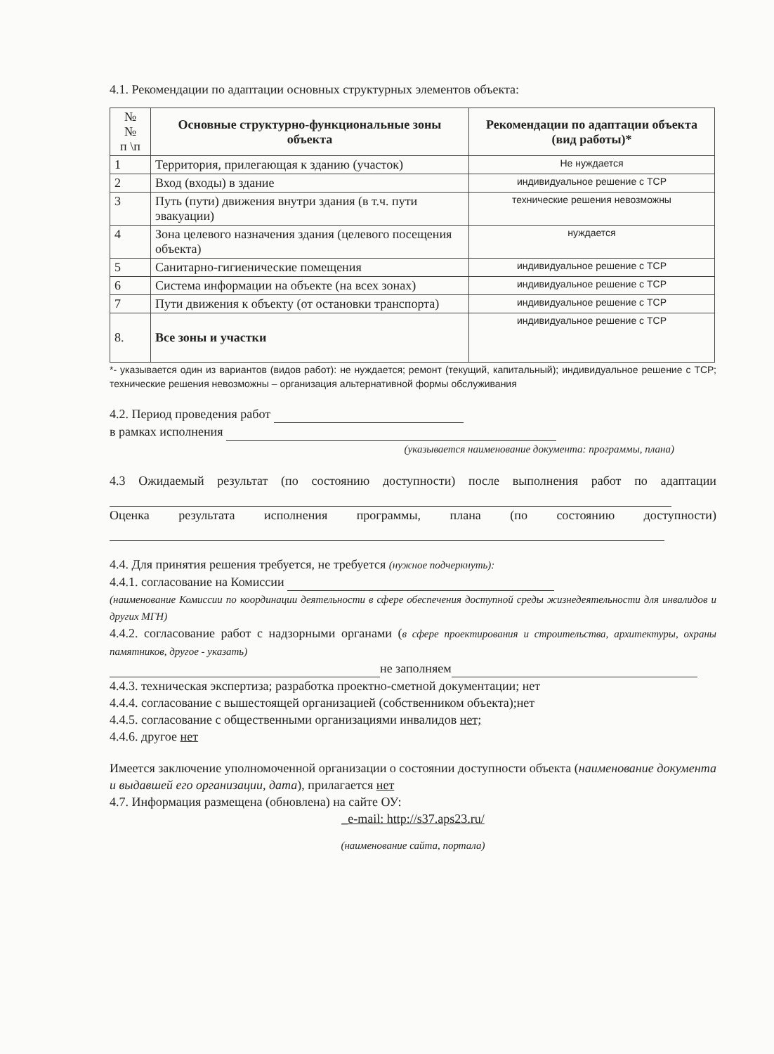4.1. Рекомендации по адаптации основных структурных элементов объекта:
| № № п \п | Основные структурно-функциональные зоны объекта | Рекомендации по адаптации объекта (вид работы)* |
| --- | --- | --- |
| 1 | Территория, прилегающая к зданию (участок) | Не нуждается |
| 2 | Вход (входы) в здание | индивидуальное решение с ТСР |
| 3 | Путь (пути) движения внутри здания (в т.ч. пути эвакуации) | технические решения невозможны |
| 4 | Зона целевого назначения здания (целевого посещения объекта) | нуждается |
| 5 | Санитарно-гигиенические помещения | индивидуальное решение с ТСР |
| 6 | Система информации на объекте (на всех зонах) | индивидуальное решение с ТСР |
| 7 | Пути движения к объекту (от остановки транспорта) | индивидуальное решение с ТСР |
| 8. | Все зоны и участки | индивидуальное решение с ТСР |
*- указывается один из вариантов (видов работ): не нуждается; ремонт (текущий, капитальный); индивидуальное решение с ТСР; технические решения невозможны – организация альтернативной формы обслуживания
4.2. Период проведения работ
в рамках исполнения
(указывается наименование документа: программы, плана)
4.3 Ожидаемый результат (по состоянию доступности) после выполнения работ по адаптации
Оценка результата исполнения программы, плана (по состоянию доступности)
4.4. Для принятия решения требуется, не требуется (нужное подчеркнуть):
4.4.1. согласование на Комиссии
(наименование Комиссии по координации деятельности в сфере обеспечения доступной среды жизнедеятельности для инвалидов и других МГН)
4.4.2. согласование работ с надзорными органами (в сфере проектирования и строительства, архитектуры, охраны памятников, другое - указать)
не заполняем
4.4.3. техническая экспертиза; разработка проектно-сметной документации; нет
4.4.4. согласование с вышестоящей организацией (собственником объекта);нет
4.4.5. согласование с общественными организациями инвалидов нет;
4.4.6. другое нет
Имеется заключение уполномоченной организации о состоянии доступности объекта (наименование документа и выдавшей его организации, дата), прилагается нет
4.7. Информация размещена (обновлена) на сайте ОУ:
_e-mail: http://s37.aps23.ru/
(наименование сайта, портала)